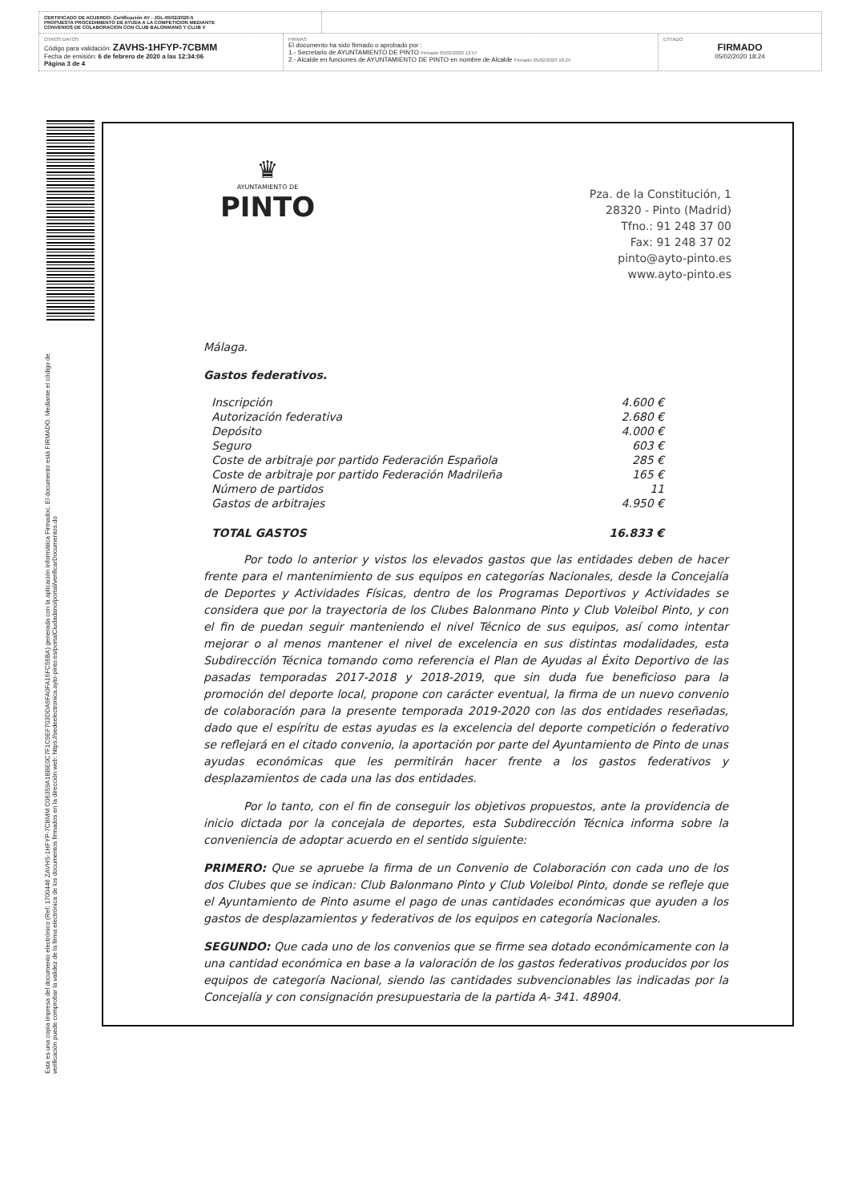CERTIFICADO DE ACUERDO: Certificación AY - JGL-05/02/2020-5
PROPUESTA PROCEDIMIENTO DE AYUDA A LA COMPETICION MEDIANTE
CONVENIOS DE COLABORACION CON CLUB BALONMANO Y CLUB V
OTROS DATOS
Código para validación: ZAVHS-1HFYP-7CBMM
Fecha de emisión: 6 de febrero de 2020 a las 12:34:06
Página 3 de 4
FIRMAS
El documento ha sido firmado o aprobado por :
1.- Secretario de AYUNTAMIENTO DE PINTO Firmado 05/02/2020 13:57
2.- Alcalde en funciones de AYUNTAMIENTO DE PINTO en nombre de Alcalde Firmado 05/02/2020 18:24
ESTADO
FIRMADO
05/02/2020 18:24
Esta es una copia impresa del documento electrónico (Ref: 1700446 ZAVHS-1HFYP-7CBMM C06359A1BBE0C7F1C9EF703DDA9FA0FA16FC56BA) generada con la aplicación informática Firmadoc. El documento está FIRMADO. Mediante el código de verificación puede comprobar la validez de la firma electrónica de los documentos firmados en la dirección web: https://sedeelectronica.ayto-pinto.es/portalCiudadano/portal/verificarDocumentos.do
♛
AYUNTAMIENTO DE
PINTO
Pza. de la Constitución, 1
28320 - Pinto (Madrid)
Tfno.: 91 248 37 00
Fax: 91 248 37 02
pinto@ayto-pinto.es
www.ayto-pinto.es
Málaga.
Gastos federativos.
| Inscripción | 4.600 € |
| Autorización federativa | 2.680 € |
| Depósito | 4.000 € |
| Seguro | 603 € |
| Coste de arbitraje por partido Federación Española | 285 € |
| Coste de arbitraje por partido Federación Madrileña | 165 € |
| Número de partidos | 11 |
| Gastos de arbitrajes | 4.950 € |
| TOTAL GASTOS | 16.833 € |
Por todo lo anterior y vistos los elevados gastos que las entidades deben de hacer frente para el mantenimiento de sus equipos en categorías Nacionales, desde la Concejalía de Deportes y Actividades Físicas, dentro de los Programas Deportivos y Actividades se considera que por la trayectoria de los Clubes Balonmano Pinto y Club Voleibol Pinto, y con el fin de puedan seguir manteniendo el nivel Técnico de sus equipos, así como intentar mejorar o al menos mantener el nivel de excelencia en sus distintas modalidades, esta Subdirección Técnica tomando como referencia el Plan de Ayudas al Éxito Deportivo de las pasadas temporadas 2017-2018 y 2018-2019, que sin duda fue beneficioso para la promoción del deporte local, propone con carácter eventual, la firma de un nuevo convenio de colaboración para la presente temporada 2019-2020 con las dos entidades reseñadas, dado que el espíritu de estas ayudas es la excelencia del deporte competición o federativo se reflejará en el citado convenio, la aportación por parte del Ayuntamiento de Pinto de unas ayudas económicas que les permitirán hacer frente a los gastos federativos y desplazamientos de cada una las dos entidades.
Por lo tanto, con el fin de conseguir los objetivos propuestos, ante la providencia de inicio dictada por la concejala de deportes, esta Subdirección Técnica informa sobre la conveniencia de adoptar acuerdo en el sentido siguiente:
PRIMERO: Que se apruebe la firma de un Convenio de Colaboración con cada uno de los dos Clubes que se indican: Club Balonmano Pinto y Club Voleibol Pinto, donde se refleje que el Ayuntamiento de Pinto asume el pago de unas cantidades económicas que ayuden a los gastos de desplazamientos y federativos de los equipos en categoría Nacionales.
SEGUNDO: Que cada uno de los convenios que se firme sea dotado económicamente con la una cantidad económica en base a la valoración de los gastos federativos producidos por los equipos de categoría Nacional, siendo las cantidades subvencionables las indicadas por la Concejalía y con consignación presupuestaria de la partida A- 341. 48904.